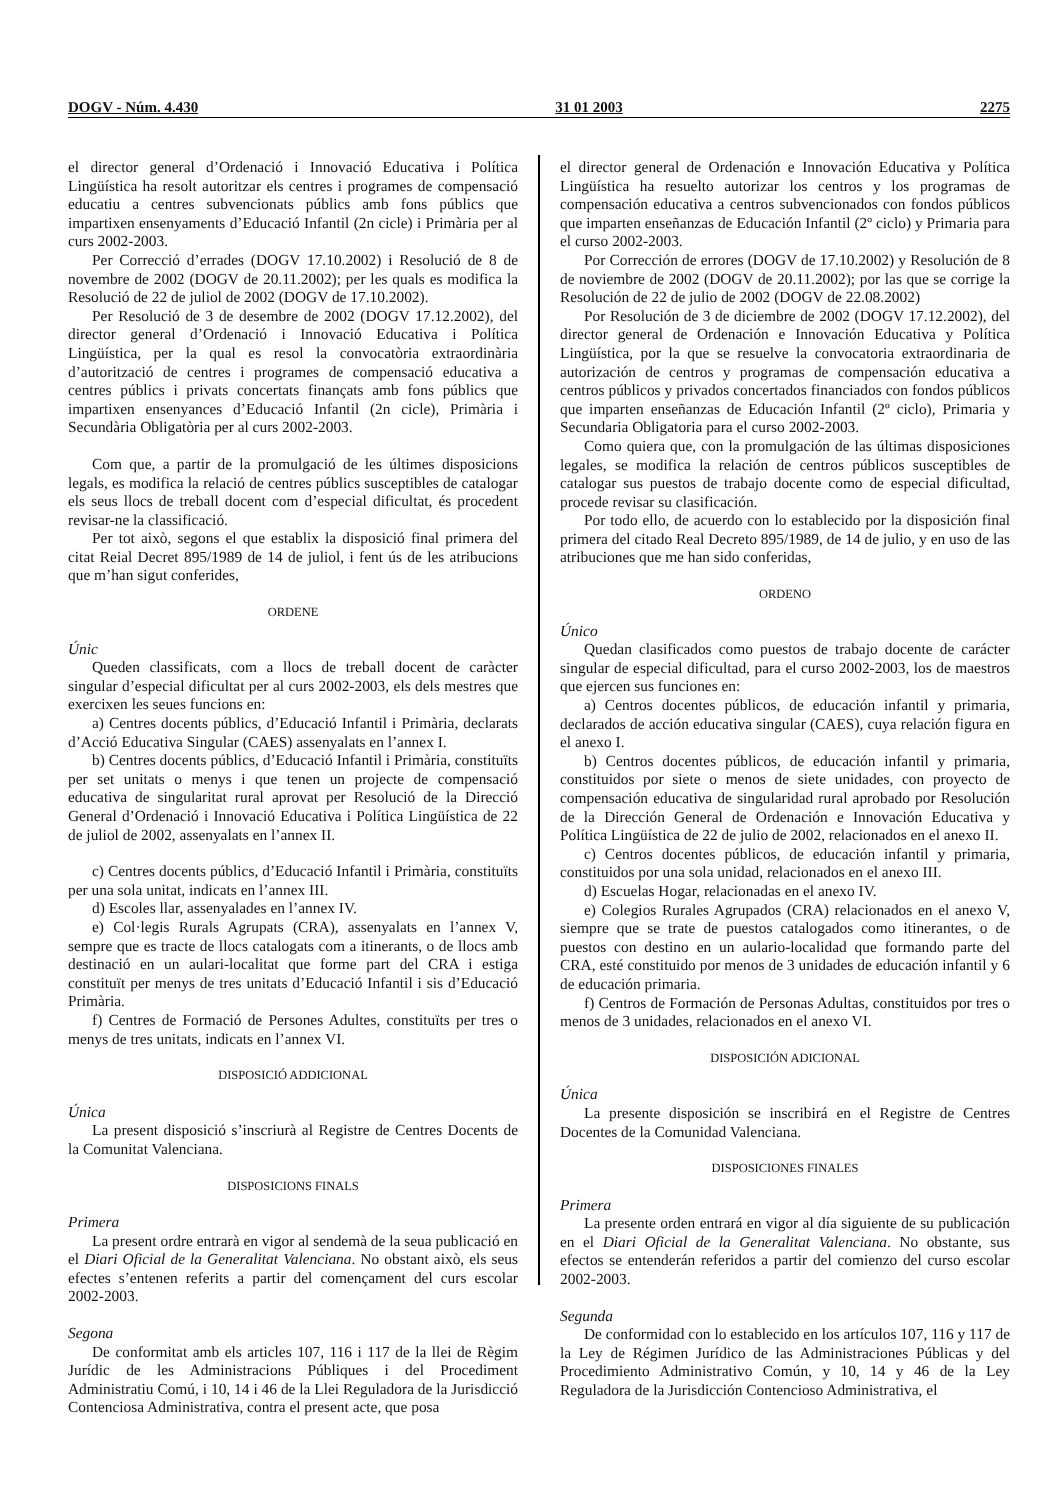DOGV - Núm. 4.430 31 01 2003 2275
el director general d’Ordenació i Innovació Educativa i Política Lingüística ha resolt autoritzar els centres i programes de compensació educatiu a centres subvencionats públics amb fons públics que impartixen ensenyaments d’Educació Infantil (2n cicle) i Primària per al curs 2002-2003.
Per Correcció d’errades (DOGV 17.10.2002) i Resolució de 8 de novembre de 2002 (DOGV de 20.11.2002); per les quals es modifica la Resolució de 22 de juliol de 2002 (DOGV de 17.10.2002).
Per Resolució de 3 de desembre de 2002 (DOGV 17.12.2002), del director general d’Ordenació i Innovació Educativa i Política Lingüística, per la qual es resol la convocatòria extraordinària d’autorització de centres i programes de compensació educativa a centres públics i privats concertats finançats amb fons públics que impartixen ensenyances d’Educació Infantil (2n cicle), Primària i Secundària Obligatòria per al curs 2002-2003.
Com que, a partir de la promulgació de les últimes disposicions legals, es modifica la relació de centres públics susceptibles de catalogar els seus llocs de treball docent com d’especial dificultat, és procedent revisar-ne la classificació.
Per tot això, segons el que establix la disposició final primera del citat Reial Decret 895/1989 de 14 de juliol, i fent ús de les atribucions que m’han sigut conferides,
ORDENE
Únic
Queden classificats, com a llocs de treball docent de caràcter singular d’especial dificultat per al curs 2002-2003, els dels mestres que exercixen les seues funcions en:
a) Centres docents públics, d’Educació Infantil i Primària, declarats d’Acció Educativa Singular (CAES) assenyalats en l’annex I.
b) Centres docents públics, d’Educació Infantil i Primària, constituïts per set unitats o menys i que tenen un projecte de compensació educativa de singularitat rural aprovat per Resolució de la Direcció General d’Ordenació i Innovació Educativa i Política Lingüística de 22 de juliol de 2002, assenyalats en l’annex II.
c) Centres docents públics, d’Educació Infantil i Primària, constituïts per una sola unitat, indicats en l’annex III.
d) Escoles llar, assenyalades en l’annex IV.
e) Col·legis Rurals Agrupats (CRA), assenyalats en l’annex V, sempre que es tracte de llocs catalogats com a itinerants, o de llocs amb destinació en un aulari-localitat que forme part del CRA i estiga constituït per menys de tres unitats d’Educació Infantil i sis d’Educació Primària.
f) Centres de Formació de Persones Adultes, constituïts per tres o menys de tres unitats, indicats en l’annex VI.
DISPOSICIÓ ADDICIONAL
Única
La present disposició s’inscriurà al Registre de Centres Docents de la Comunitat Valenciana.
DISPOSICIONS FINALS
Primera
La present ordre entrarà en vigor al sendemà de la seua publicació en el Diari Oficial de la Generalitat Valenciana. No obstant això, els seus efectes s’entenen referits a partir del començament del curs escolar 2002-2003.
Segona
De conformitat amb els articles 107, 116 i 117 de la llei de Règim Jurídic de les Administracions Públiques i del Procediment Administratiu Comú, i 10, 14 i 46 de la Llei Reguladora de la Jurisdicció Contenciosa Administrativa, contra el present acte, que posa
el director general de Ordenación e Innovación Educativa y Política Lingüística ha resuelto autorizar los centros y los programas de compensación educativa a centros subvencionados con fondos públicos que imparten enseñanzas de Educación Infantil (2º ciclo) y Primaria para el curso 2002-2003.
Por Corrección de errores (DOGV de 17.10.2002) y Resolución de 8 de noviembre de 2002 (DOGV de 20.11.2002); por las que se corrige la Resolución de 22 de julio de 2002 (DOGV de 22.08.2002)
Por Resolución de 3 de diciembre de 2002 (DOGV 17.12.2002), del director general de Ordenación e Innovación Educativa y Política Lingüística, por la que se resuelve la convocatoria extraordinaria de autorización de centros y programas de compensación educativa a centros públicos y privados concertados financiados con fondos públicos que imparten enseñanzas de Educación Infantil (2º ciclo), Primaria y Secundaria Obligatoria para el curso 2002-2003.
Como quiera que, con la promulgación de las últimas disposiciones legales, se modifica la relación de centros públicos susceptibles de catalogar sus puestos de trabajo docente como de especial dificultad, procede revisar su clasificación.
Por todo ello, de acuerdo con lo establecido por la disposición final primera del citado Real Decreto 895/1989, de 14 de julio, y en uso de las atribuciones que me han sido conferidas,
ORDENO
Único
Quedan clasificados como puestos de trabajo docente de carácter singular de especial dificultad, para el curso 2002-2003, los de maestros que ejercen sus funciones en:
a) Centros docentes públicos, de educación infantil y primaria, declarados de acción educativa singular (CAES), cuya relación figura en el anexo I.
b) Centros docentes públicos, de educación infantil y primaria, constituidos por siete o menos de siete unidades, con proyecto de compensación educativa de singularidad rural aprobado por Resolución de la Dirección General de Ordenación e Innovación Educativa y Política Lingüística de 22 de julio de 2002, relacionados en el anexo II.
c) Centros docentes públicos, de educación infantil y primaria, constituidos por una sola unidad, relacionados en el anexo III.
d) Escuelas Hogar, relacionadas en el anexo IV.
e) Colegios Rurales Agrupados (CRA) relacionados en el anexo V, siempre que se trate de puestos catalogados como itinerantes, o de puestos con destino en un aulario-localidad que formando parte del CRA, esté constituido por menos de 3 unidades de educación infantil y 6 de educación primaria.
f) Centros de Formación de Personas Adultas, constituidos por tres o menos de 3 unidades, relacionados en el anexo VI.
DISPOSICIÓN ADICIONAL
Única
La presente disposición se inscribirá en el Registre de Centres Docentes de la Comunidad Valenciana.
DISPOSICIONES FINALES
Primera
La presente orden entrará en vigor al día siguiente de su publicación en el Diari Oficial de la Generalitat Valenciana. No obstante, sus efectos se entenderán referidos a partir del comienzo del curso escolar 2002-2003.
Segunda
De conformidad con lo establecido en los artículos 107, 116 y 117 de la Ley de Régimen Jurídico de las Administraciones Públicas y del Procedimiento Administrativo Común, y 10, 14 y 46 de la Ley Reguladora de la Jurisdicción Contencioso Administrativa, el